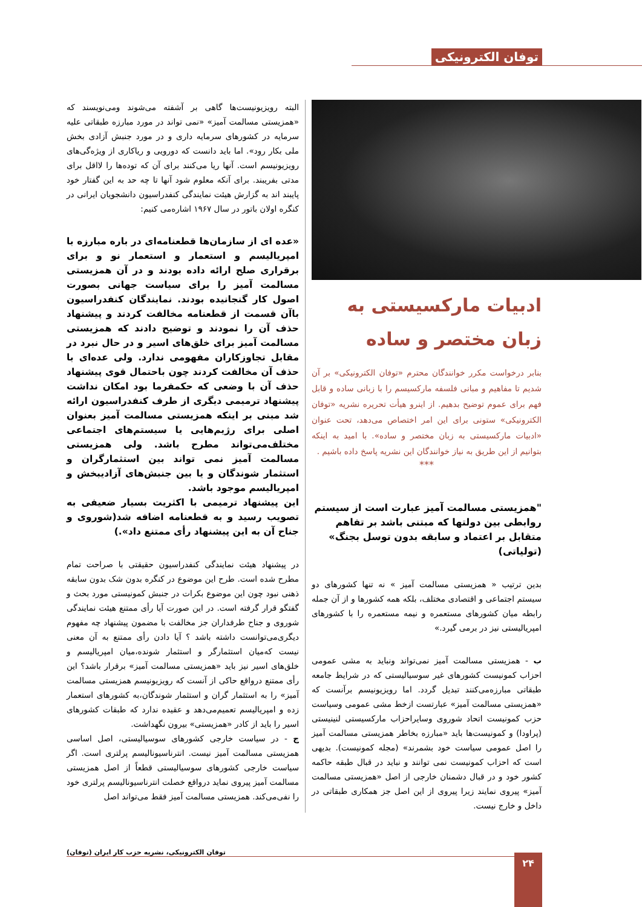توفان الکترونیکی
ادبیات مارکسیستی به زبان مختصر و ساده
بنابر درخواست مکرر خوانندگان محترم «توفان الکترونیکی» بر آن شدیم تا مفاهیم و مبانی فلسفه مارکسیسم را با زبانی ساده و قابل فهم برای عموم توضیح بدهیم. از اینرو هیأت تحریره نشریه «توفان الکترونیکی» ستونی برای این امر اختصاص می‌دهد، تحت عنوان «ادبیات مارکسیستی به زبان مختصر و ساده». با امید به اینکه بتوانیم از این طریق به نیاز خوانندگان این نشریه پاسخ داده باشیم .
***
"همزیستی مسالمت آمیز عبارت است از سیستم روابطی بین دولتها که مبتنی باشد بر تفاهم متقابل بر اعتماد و سابقه بدون توسل بجنگ» (تولیاتی)
بدین ترتیب « همزیستی مسالمت آمیز » نه تنها کشورهای دو سیستم اجتماعی و اقتصادی مختلف، بلکه همه کشورها و از آن جمله رابطه میان کشورهای مستعمره و نیمه مستعمره را با کشورهای امپریالیستی نیز در برمی گیرد.»
ب - همزیستی مسالمت آمیز نمی‌تواند ونباید به مشی عمومی احزاب کمونیست کشورهای غیر سوسیالیستی که در شرایط جامعه طبقاتی مبارزه‌می‌کنند تبدیل گردد. اما رویزیونیسم برآنست که «همزیستی مسالمت آمیز» عبارتست ازخط مشی عمومی وسیاست حزب کمونیست اتحاد شوروی وسایراحزاب مارکسیستی لنینیستی (پراودا) و کمونیست‌ها باید «مبارزه بخاطر همزیستی مسالمت آمیز را اصل عمومی سیاست خود بشمرند» (مجله کمونیست). بدیهی است که احزاب کمونیست نمی توانند و نباید در قبال طبقه حاکمه کشور خود و در قبال دشمنان خارجی از اصل «همزیستی مسالمت آمیز» پیروی نمایند زیرا پیروی از این اصل جز همکاری طبقاتی در داخل و خارج نیست.
البته رویزیونیست‌ها گاهی بر آشفته می‌شوند ومی‌نویسند که «همزیستی مسالمت آمیز» «نمی تواند در مورد مبارزه طبقاتی علیه سرمایه در کشورهای سرمایه داری و در مورد جنبش آزادی بخش ملی بکار رود». اما باید دانست که دورویی و ریاکاری از ویژه‌گی‌های رویزیونیسم است. آنها ریا می‌کنند برای آن که توده‌ها را لااقل برای مدتی بفریبند. برای آنکه معلوم شود آنها تا چه حد به این گفتار خود پایبند اند به گزارش هیئت نمایندگی کنفدراسیون دانشجویان ایرانی در کنگره اولان باتور در سال ۱۹۶۷ اشاره‌می کنیم:
«عده ای از سازمان‌ها قطعنامه‌ای در باره مبارزه با امپریالیسم و استعمار و استعمار نو و برای برقراری صلح ارائه داده بودند و در آن همزیستی مسالمت آمیز را برای سیاست جهانی بصورت اصول کار گنجانیده بودند. نمایندگان کنفدراسیون باآن قسمت از قطعنامه مخالفت کردند و پیشنهاد حذف آن را نمودند و توضیح دادند که همزیستی مسالمت آمیز برای خلق‌های اسیر و در حال نبرد در مقابل تجاوزکاران مفهومی ندارد. ولی عده‌ای با حذف آن مخالفت کردند چون باحتمال قوی پیشنهاد حذف آن با وضعی که حکمفرما بود امکان نداشت پیشنهاد ترمیمی دیگری از طرف کنفدراسیون ارائه شد مبنی بر اینکه همزیستی مسالمت آمیز بعنوان اصلی برای رژیم‌هایی یا سیستم‌های اجتماعی مختلف‌می‌تواند مطرح باشد. ولی همزیستی مسالمت آمیز نمی تواند بین استثمارگران و استثمار شوندگان و یا بین جنبش‌های آزادیبخش و امپریالیسم موجود باشد.
این پیشنهاد ترمیمی با اکثریت بسیار ضعیفی به تصویب رسید و به قطعنامه اضافه شد(شوروی و جناح آن به این پیشنهاد رأی ممتنع داد».)
در پیشنهاد هیئت نمایندگی کنفدراسیون حقیقتی با صراحت تمام مطرح شده است. طرح این موضوع در کنگره بدون شک بدون سابقه ذهنی نبود چون این موضوع بکرات در جنبش کمونیستی مورد بحث و گفتگو قرار گرفته است. در این صورت آیا رأی ممتنع هیئت نمایندگی شوروی و جناح طرفداران جز مخالفت با مضمون پیشنهاد چه مفهوم دیگری‌می‌توانست داشته باشد ؟ آیا دادن رأی ممتنع به آن معنی نیست که‌میان استثمارگر و استثمار شونده،میان امپریالیسم و خلق‌های اسیر نیز باید «همزیستی مسالمت آمیز» برقرار باشد؟ این رأی ممتنع درواقع حاکی از آنست که رویزیونیسم همزیستی مسالمت آمیز» را به استثمار گران و استثمار شوندگان،به کشورهای استعمار زده و امپریالیسم تعمیم‌می‌دهد و عقیده ندارد که طبقات کشورهای اسیر را باید از کادر «همزیستی» بیرون نگهداشت.
ج - در سیاست خارجی کشورهای سوسیالیستی، اصل اساسی همزیستی مسالمت آمیز نیست. انترناسیونالیسم پرلتری است. اگر سیاست خارجی کشورهای سوسیالیستی قطعاً از اصل همزیستی مسالمت آمیز پیروی نماید درواقع خصلت انترناسیونالیسم پرلتری خود را نفی‌می‌کند. همزیستی مسالمت آمیز فقط می‌تواند اصل
توفان الکترونیکی، نشریه حزب کار ایران (توفان)
۲۴